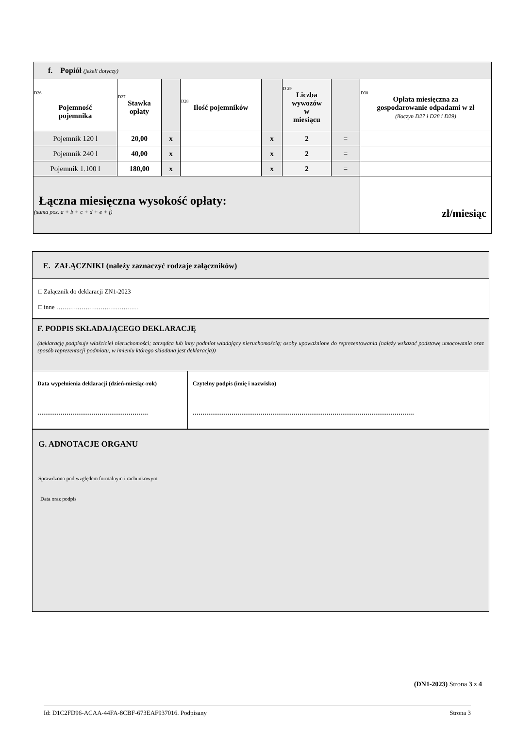| f. Popiół (jeżeli dotyczy) | | | | | | | |
| D26 Pojemność pojemnika | D27 Stawka opłaty | | D28 Ilość pojemników | | D 29 Liczba wywozów w miesiącu | | D30 Opłata miesięczna za gospodarowanie odpadami w zł (iloczyn D27 i D28 i D29) |
| Pojemnik 120 l | 20,00 | x | | x | 2 | = | |
| Pojemnik 240 l | 40,00 | x | | x | 2 | = | |
| Pojemnik 1.100 l | 180,00 | x | | x | 2 | = | |
| Łączna miesięczna wysokość opłaty: (suma poz. a + b + c + d + e + f) | | | | | | | zł/miesiąc |
E. ZAŁĄCZNIKI (należy zaznaczyć rodzaje załączników)
□ Załącznik do deklaracji ZN1-2023
□ inne …………………………………
F. PODPIS SKŁADAJĄCEGO DEKLARACJĘ
(deklarację podpisuje właściciel nieruchomości; zarządca lub inny podmiot władający nieruchomością; osoby upoważnione do reprezentowania (należy wskazać podstawę umocowania oraz sposób reprezentacji podmiotu, w imieniu którego składana jest deklaracja))
Data wypełnienia deklaracji (dzień-miesiąc-rok)
…………………………………………………
Czytelny podpis (imię i nazwisko)
……………………………………………………………………………………………………
G. ADNOTACJE ORGANU
Sprawdzono pod względem formalnym i rachunkowym
Data oraz podpis
(DN1-2023) Strona 3 z 4
Id: D1C2FD96-ACAA-44FA-8CBF-673EAF937016. Podpisany Strona 3